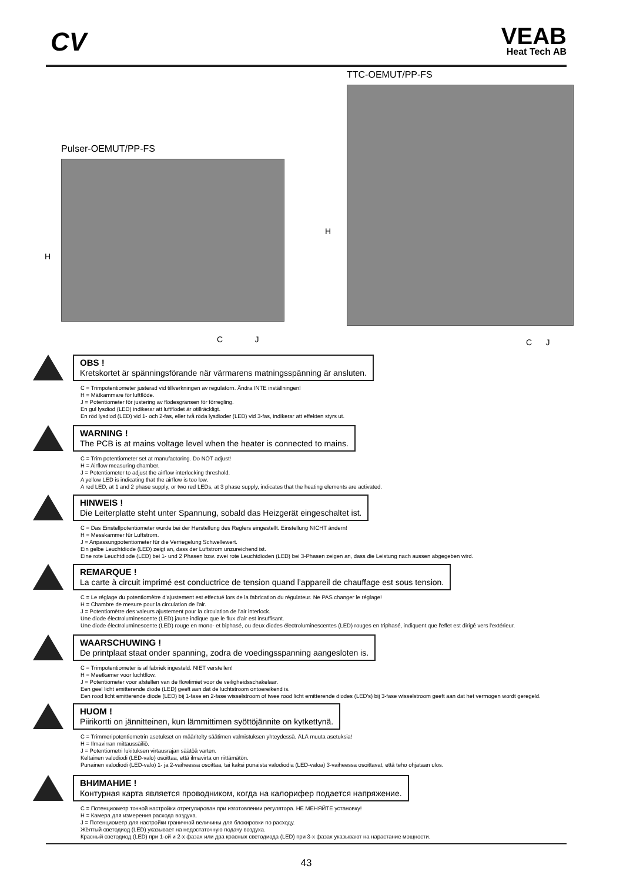CV VEAB
Heat Tech AB
Pulser-OEMUT/PP-FS
C J
H
TTC-OEMUT/PP-FS
C J
H
OBS ! Kretskortet är spänningsförande när värmarens matningsspänning är ansluten.
C = Trimpotentiometer justerad vid tillverkningen av regulatorn. Ändra INTE inställningen!
H = Mätkammare för luftflöde.
J = Potentiometer för justering av flödesgränsen för förregling.
En gul lysdiod (LED) indikerar att luftflödet är otillräckligt.
En röd lysdiod (LED) vid 1- och 2-fas, eller två röda lysdioder (LED) vid 3-fas, indikerar att effekten styrs ut.
WARNING ! The PCB is at mains voltage level when the heater is connected to mains.
C = Trim potentiometer set at manufactoring. Do NOT adjust!
H = Airflow measuring chamber.
J = Potentiometer to adjust the airflow interlocking threshold.
A yellow LED is indicating that the airflow is too low.
A red LED, at 1 and 2 phase supply, or two red LEDs, at 3 phase supply, indicates that the heating elements are activated.
HINWEIS ! Die Leiterplatte steht unter Spannung, sobald das Heizgerät eingeschaltet ist.
C = Das Einstellpotentiometer wurde bei der Herstellung des Reglers eingestellt. Einstellung NICHT ändern!
H = Messkammer für Luftstrom.
J = Anpassungpotentiometer für die Verriegelung Schwellewert.
Ein gelbe Leuchtdiode (LED) zeigt an, dass der Luftstrom unzureichend ist.
Eine rote Leuchtdiode (LED) bei 1- und 2 Phasen bzw. zwei rote Leuchtdioden (LED) bei 3-Phasen zeigen an, dass die Leistung nach aussen abgegeben wird.
REMARQUE ! La carte à circuit imprimé est conductrice de tension quand l’appareil de chauffage est sous tension.
C = Le réglage du potentiomètre d’ajustement est effectué lors de la fabrication du régulateur. Ne PAS changer le réglage!
H = Chambre de mesure pour la circulation de l'air.
J = Potentiomètre des valeurs ajustement pour la circulation de l'air interlock.
Une diode électroluminescente (LED) jaune indique que le flux d'air est insuffisant.
Une diode électroluminescente (LED) rouge en mono- et biphasé, ou deux diodes électroluminescentes (LED) rouges en triphasé, indiquent que l'effet est dirigé vers l'extérieur.
WAARSCHUWING ! De printplaat staat onder spanning, zodra de voedingsspanning aangesloten is.
C = Trimpotentiometer is af fabriek ingesteld. NIET verstellen!
H = Meetkamer voor luchtflow.
J = Potentiometer voor afstellen van de flowlimiet voor de veiligheidsschakelaar.
Een geel licht emitterende diode (LED) geeft aan dat de luchtstroom ontoereikend is.
Een rood licht emitterende diode (LED) bij 1-fase en 2-fase wisselstroom of twee rood licht emitterende diodes (LED's) bij 3-fase wisselstroom geeft aan dat het vermogen wordt geregeld.
HUOM ! Piirikortti on jännitteinen, kun lämmittimen syöttöjännite on kytkettynä.
C = Trimmeripotentiometrin asetukset on määritelty säätimen valmistuksen yhteydessä. ÄLÄ muuta asetuksia!
H = Ilmavirran mittaussäiliö.
J = Potentiometri lukituksen virtausrajan säätöä varten.
Keltainen valodiodi (LED-valo) osoittaa, että ilmavirta on riittämätön.
Punainen valodiodi (LED-valo) 1- ja 2-vaiheessa osoittaa, tai kaksi punaista valodiodia (LED-valoa) 3-vaiheessa osoittavat, että teho ohjataan ulos.
ВНИМАНИЕ ! Контурная карта является проводником, когда на калорифер подается напряжение.
C = Потенциометр точной настройки отрегулирован при изготовлении регулятора. НЕ МЕНЯЙТЕ установку!
H = Камера для измерения расхода воздуха.
J = Потенциометр для настройки граничной величины для блокировки по расходу.
Жёлтый светодиод (LED) указывает на недостаточную подачу воздуха.
Красный светодиод (LED) при 1-ой и 2-х фазах или два красных светодиода (LED) при 3-х фазах указывают на нарастание мощности.
43